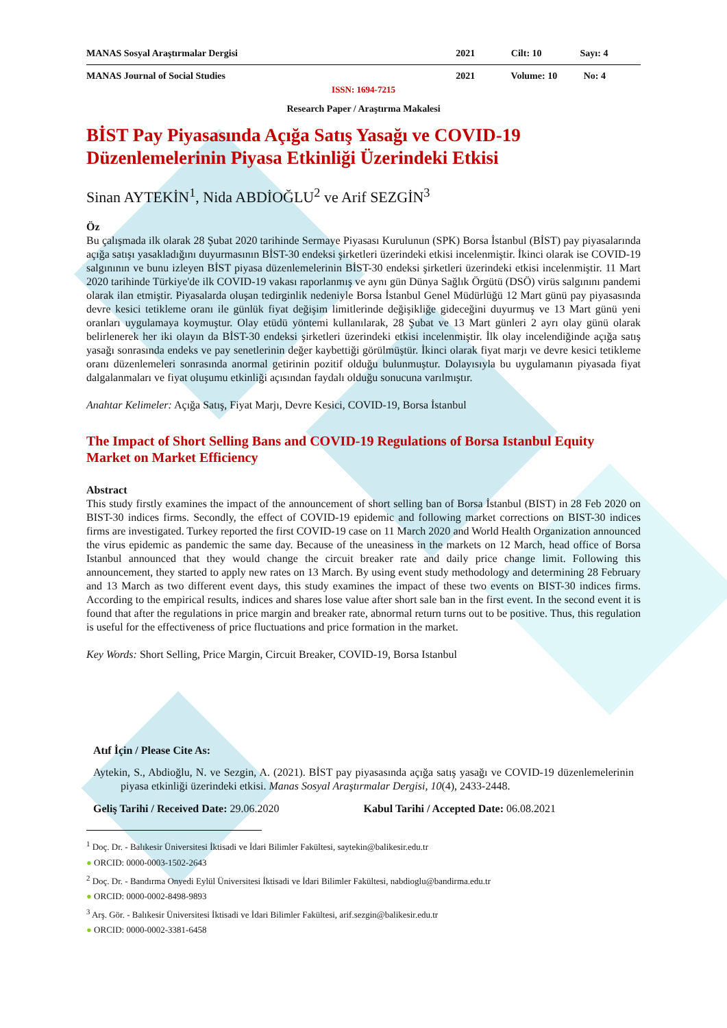MANAS Sosyal Araştırmalar Dergisi
2021 Cilt: 10 Sayı: 4
MANAS Journal of Social Studies
2021 Volume: 10 No: 4
ISSN: 1694-7215
Research Paper / Araştırma Makalesi
BİST Pay Piyasasında Açığa Satış Yasağı ve COVID-19 Düzenlemelerinin Piyasa Etkinliği Üzerindeki Etkisi
Sinan AYTEKİN<sup>1</sup>, Nida ABDİOĞLU<sup>2</sup> ve Arif SEZGİN<sup>3</sup>
Öz
Bu çalışmada ilk olarak 28 Şubat 2020 tarihinde Sermaye Piyasası Kurulunun (SPK) Borsa İstanbul (BİST) pay piyasalarında açığa satışı yasakladığını duyurmasının BİST-30 endeksi şirketleri üzerindeki etkisi incelenmiştir. İkinci olarak ise COVID-19 salgınının ve bunu izleyen BİST piyasa düzenlemelerinin BİST-30 endeksi şirketleri üzerindeki etkisi incelenmiştir. 11 Mart 2020 tarihinde Türkiye'de ilk COVID-19 vakası raporlanmış ve aynı gün Dünya Sağlık Örgütü (DSÖ) virüs salgınını pandemi olarak ilan etmiştir. Piyasalarda oluşan tedirginlik nedeniyle Borsa İstanbul Genel Müdürlüğü 12 Mart günü pay piyasasında devre kesici tetikleme oranı ile günlük fiyat değişim limitlerinde değişikliğe gideceğini duyurmuş ve 13 Mart günü yeni oranları uygulamaya koymuştur. Olay etüdü yöntemi kullanılarak, 28 Şubat ve 13 Mart günleri 2 ayrı olay günü olarak belirlenerek her iki olayın da BİST-30 endeksi şirketleri üzerindeki etkisi incelenmiştir. İlk olay incelendiğinde açığa satış yasağı sonrasında endeks ve pay senetlerinin değer kaybettiği görülmüştür. İkinci olarak fiyat marjı ve devre kesici tetikleme oranı düzenlemeleri sonrasında anormal getirinin pozitif olduğu bulunmuştur. Dolayısıyla bu uygulamanın piyasada fiyat dalgalanmaları ve fiyat oluşumu etkinliği açısından faydalı olduğu sonucuna varılmıştır.
Anahtar Kelimeler: Açığa Satış, Fiyat Marjı, Devre Kesici, COVID-19, Borsa İstanbul
The Impact of Short Selling Bans and COVID-19 Regulations of Borsa Istanbul Equity Market on Market Efficiency
Abstract
This study firstly examines the impact of the announcement of short selling ban of Borsa İstanbul (BIST) in 28 Feb 2020 on BIST-30 indices firms. Secondly, the effect of COVID-19 epidemic and following market corrections on BIST-30 indices firms are investigated. Turkey reported the first COVID-19 case on 11 March 2020 and World Health Organization announced the virus epidemic as pandemic the same day. Because of the uneasiness in the markets on 12 March, head office of Borsa Istanbul announced that they would change the circuit breaker rate and daily price change limit. Following this announcement, they started to apply new rates on 13 March. By using event study methodology and determining 28 February and 13 March as two different event days, this study examines the impact of these two events on BIST-30 indices firms. According to the empirical results, indices and shares lose value after short sale ban in the first event. In the second event it is found that after the regulations in price margin and breaker rate, abnormal return turns out to be positive. Thus, this regulation is useful for the effectiveness of price fluctuations and price formation in the market.
Key Words: Short Selling, Price Margin, Circuit Breaker, COVID-19, Borsa Istanbul
Atıf İçin / Please Cite As:
Aytekin, S., Abdioğlu, N. ve Sezgin, A. (2021). BİST pay piyasasında açığa satış yasağı ve COVID-19 düzenlemelerinin piyasa etkinliği üzerindeki etkisi. Manas Sosyal Araştırmalar Dergisi, 10(4), 2433-2448.
Geliş Tarihi / Received Date: 29.06.2020
Kabul Tarihi / Accepted Date: 06.08.2021
<sup>1</sup> Doç. Dr. - Balıkesir Üniversitesi İktisadi ve İdari Bilimler Fakültesi, saytekin@balikesir.edu.tr
● ORCID: 0000-0003-1502-2643
<sup>2</sup> Doç. Dr. - Bandırma Onyedi Eylül Üniversitesi İktisadi ve İdari Bilimler Fakültesi, nabdioglu@bandirma.edu.tr
● ORCID: 0000-0002-8498-9893
<sup>3</sup> Arş. Gör. - Balıkesir Üniversitesi İktisadi ve İdari Bilimler Fakültesi, arif.sezgin@balikesir.edu.tr
● ORCID: 0000-0002-3381-6458